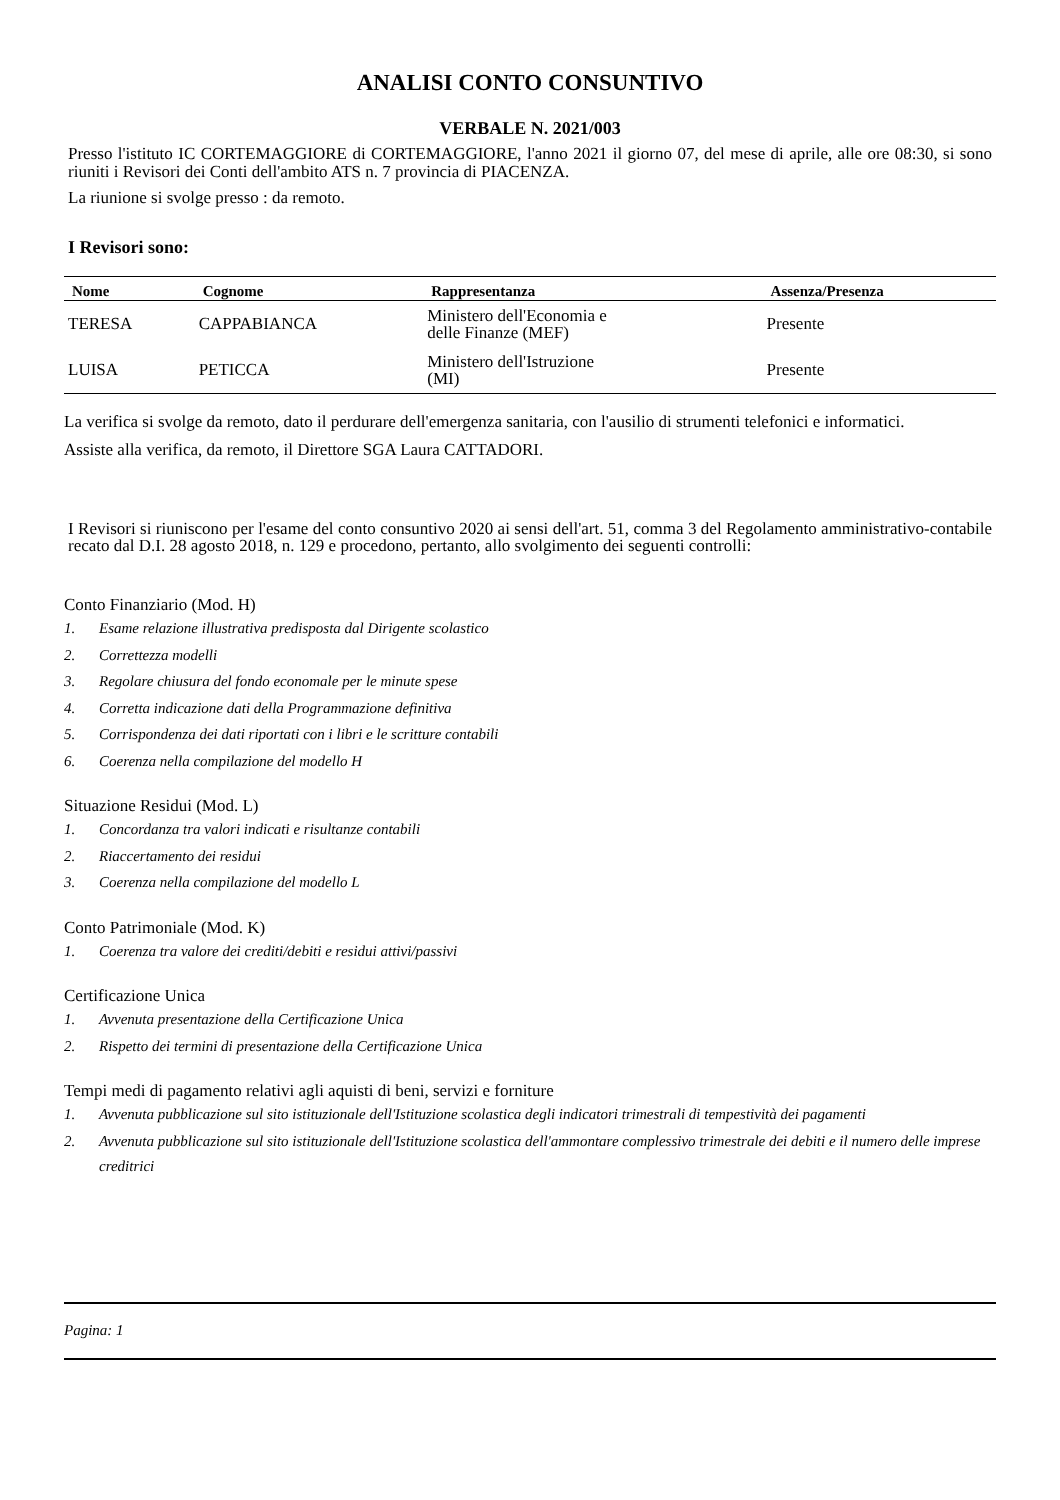ANALISI CONTO CONSUNTIVO
VERBALE N. 2021/003
Presso l'istituto IC CORTEMAGGIORE di CORTEMAGGIORE, l'anno 2021 il giorno 07, del mese di aprile, alle ore 08:30, si sono riuniti i Revisori dei Conti dell'ambito ATS n. 7 provincia di PIACENZA.
La riunione si svolge presso : da remoto.
I Revisori sono:
| Nome | Cognome | Rappresentanza | Assenza/Presenza |
| --- | --- | --- | --- |
| TERESA | CAPPABIANCA | Ministero dell'Economia e delle Finanze (MEF) | Presente |
| LUISA | PETICCA | Ministero dell'Istruzione (MI) | Presente |
La verifica si svolge da remoto, dato il perdurare dell'emergenza sanitaria, con l'ausilio di strumenti telefonici e informatici.
Assiste alla verifica, da remoto, il Direttore SGA Laura CATTADORI.
I Revisori si riuniscono per l'esame del conto consuntivo 2020 ai sensi dell'art. 51, comma 3 del Regolamento amministrativo-contabile recato dal D.I. 28 agosto 2018, n. 129 e procedono, pertanto, allo svolgimento dei seguenti controlli:
Conto Finanziario (Mod. H)
1. Esame relazione illustrativa predisposta dal Dirigente scolastico
2. Correttezza modelli
3. Regolare chiusura del fondo economale per le minute spese
4. Corretta indicazione dati della Programmazione definitiva
5. Corrispondenza dei dati riportati con i libri e le scritture contabili
6. Coerenza nella compilazione del modello H
Situazione Residui (Mod. L)
1. Concordanza tra valori indicati e risultanze contabili
2. Riaccertamento dei residui
3. Coerenza nella compilazione del modello L
Conto Patrimoniale (Mod. K)
1. Coerenza tra valore dei crediti/debiti e residui attivi/passivi
Certificazione Unica
1. Avvenuta presentazione della Certificazione Unica
2. Rispetto dei termini di presentazione della Certificazione Unica
Tempi medi di pagamento relativi agli aquisti di beni, servizi e forniture
1. Avvenuta pubblicazione sul sito istituzionale dell'Istituzione scolastica degli indicatori trimestrali di tempestività dei pagamenti
2. Avvenuta pubblicazione sul sito istituzionale dell'Istituzione scolastica dell'ammontare complessivo trimestrale dei debiti e il numero delle imprese creditrici
Pagina: 1